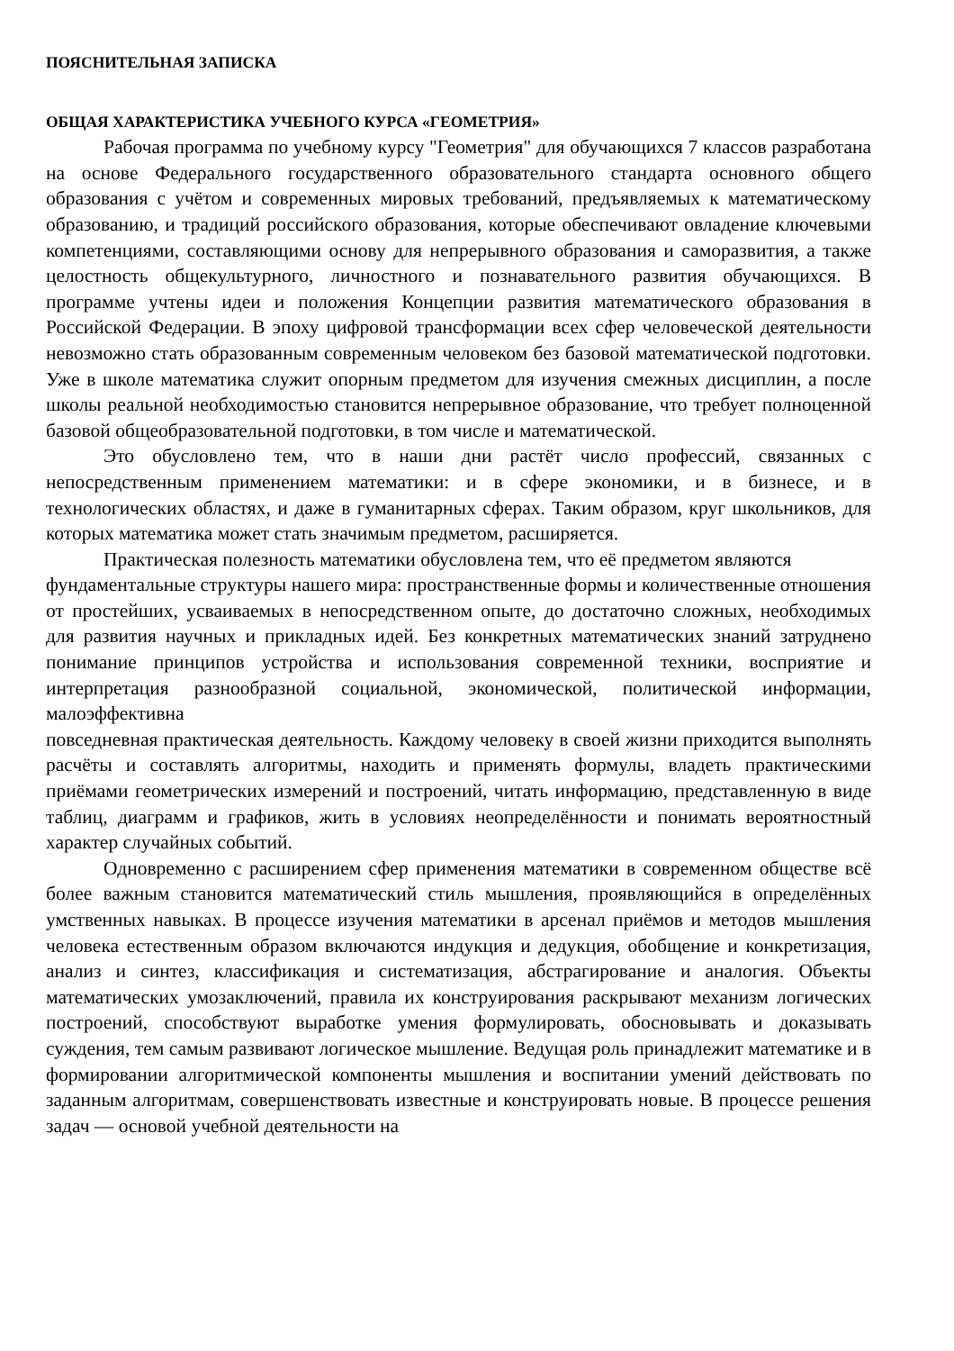ПОЯСНИТЕЛЬНАЯ ЗАПИСКА
ОБЩАЯ ХАРАКТЕРИСТИКА УЧЕБНОГО КУРСА «ГЕОМЕТРИЯ»
Рабочая программа по учебному курсу "Геометрия" для обучающихся 7 классов разработана на основе Федерального государственного образовательного стандарта основного общего образования с учётом и современных мировых требований, предъявляемых к математическому образованию, и традиций российского образования, которые обеспечивают овладение ключевыми компетенциями, составляющими основу для непрерывного образования и саморазвития, а также целостность общекультурного, личностного и познавательного развития обучающихся. В программе учтены идеи и положения Концепции развития математического образования в Российской Федерации. В эпоху цифровой трансформации всех сфер человеческой деятельности невозможно стать образованным современным человеком без базовой математической подготовки. Уже в школе математика служит опорным предметом для изучения смежных дисциплин, а после школы реальной необходимостью становится непрерывное образование, что требует полноценной базовой общеобразовательной подготовки, в том числе и математической.
Это обусловлено тем, что в наши дни растёт число профессий, связанных с непосредственным применением математики: и в сфере экономики, и в бизнесе, и в технологических областях, и даже в гуманитарных сферах. Таким образом, круг школьников, для которых математика может стать значимым предметом, расширяется.
Практическая полезность математики обусловлена тем, что её предметом являются
фундаментальные структуры нашего мира: пространственные формы и количественные отношения от простейших, усваиваемых в непосредственном опыте, до достаточно сложных, необходимых для развития научных и прикладных идей. Без конкретных математических знаний затруднено понимание принципов устройства и использования современной техники, восприятие и интерпретация разнообразной социальной, экономической, политической информации, малоэффективна
повседневная практическая деятельность. Каждому человеку в своей жизни приходится выполнять расчёты и составлять алгоритмы, находить и применять формулы, владеть практическими приёмами геометрических измерений и построений, читать информацию, представленную в виде таблиц, диаграмм и графиков, жить в условиях неопределённости и понимать вероятностный характер случайных событий.
Одновременно с расширением сфер применения математики в современном обществе всё более важным становится математический стиль мышления, проявляющийся в определённых умственных навыках. В процессе изучения математики в арсенал приёмов и методов мышления человека естественным образом включаются индукция и дедукция, обобщение и конкретизация, анализ и синтез, классификация и систематизация, абстрагирование и аналогия. Объекты математических умозаключений, правила их конструирования раскрывают механизм логических построений, способствуют выработке умения формулировать, обосновывать и доказывать суждения, тем самым развивают логическое мышление. Ведущая роль принадлежит математике и в формировании алгоритмической компоненты мышления и воспитании умений действовать по заданным алгоритмам, совершенствовать известные и конструировать новые. В процессе решения задач — основой учебной деятельности на